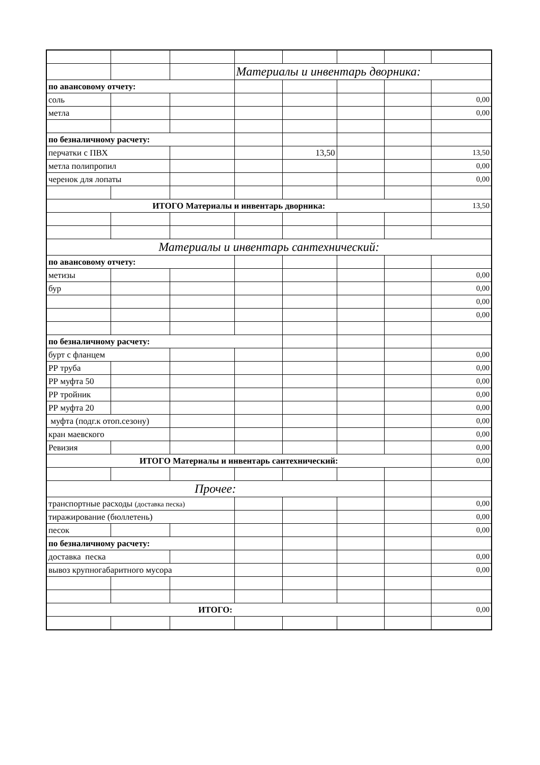| | | | Материалы и инвентарь дворника: | | | | |
| по авансовому отчету: | | | | | | | |
| соль | | | | | | | 0,00 |
| метла | | | | | | | 0,00 |
| по безналичному расчету: | | | | | | | |
| перчатки с ПВХ | | | | 13,50 | | | 13,50 |
| метла полипропил | | | | | | | 0,00 |
| черенок для лопаты | | | | | | | 0,00 |
| ИТОГО Материалы и инвентарь дворника: | | | | | | | 13,50 |
| Материалы и инвентарь сантехнический: | | | | | | | |
| по авансовому отчету: | | | | | | | |
| метизы | | | | | | | 0,00 |
| бур | | | | | | | 0,00 |
| | | | | | | | 0,00 |
| | | | | | | | 0,00 |
| по безналичному расчету: | | | | | | | |
| бурт с фланцем | | | | | | | 0,00 |
| РР труба | | | | | | | 0,00 |
| РР муфта 50 | | | | | | | 0,00 |
| РР тройник | | | | | | | 0,00 |
| РР муфта 20 | | | | | | | 0,00 |
| муфта (подг.к отоп.сезону) | | | | | | | 0,00 |
| кран маевского | | | | | | | 0,00 |
| Ревизия | | | | | | | 0,00 |
| ИТОГО Материалы и инвентарь сантехнический: | | | | | | | 0,00 |
| Прочее: | | | | | | | |
| транспортные расходы (доставка песка) | | | | | | | 0,00 |
| тиражирование (бюллетень) | | | | | | | 0,00 |
| песок | | | | | | | 0,00 |
| по безналичному расчету: | | | | | | | |
| доставка песка | | | | | | | 0,00 |
| вывоз крупногабаритного мусора | | | | | | | 0,00 |
| ИТОГО: | | | | | | | 0,00 |